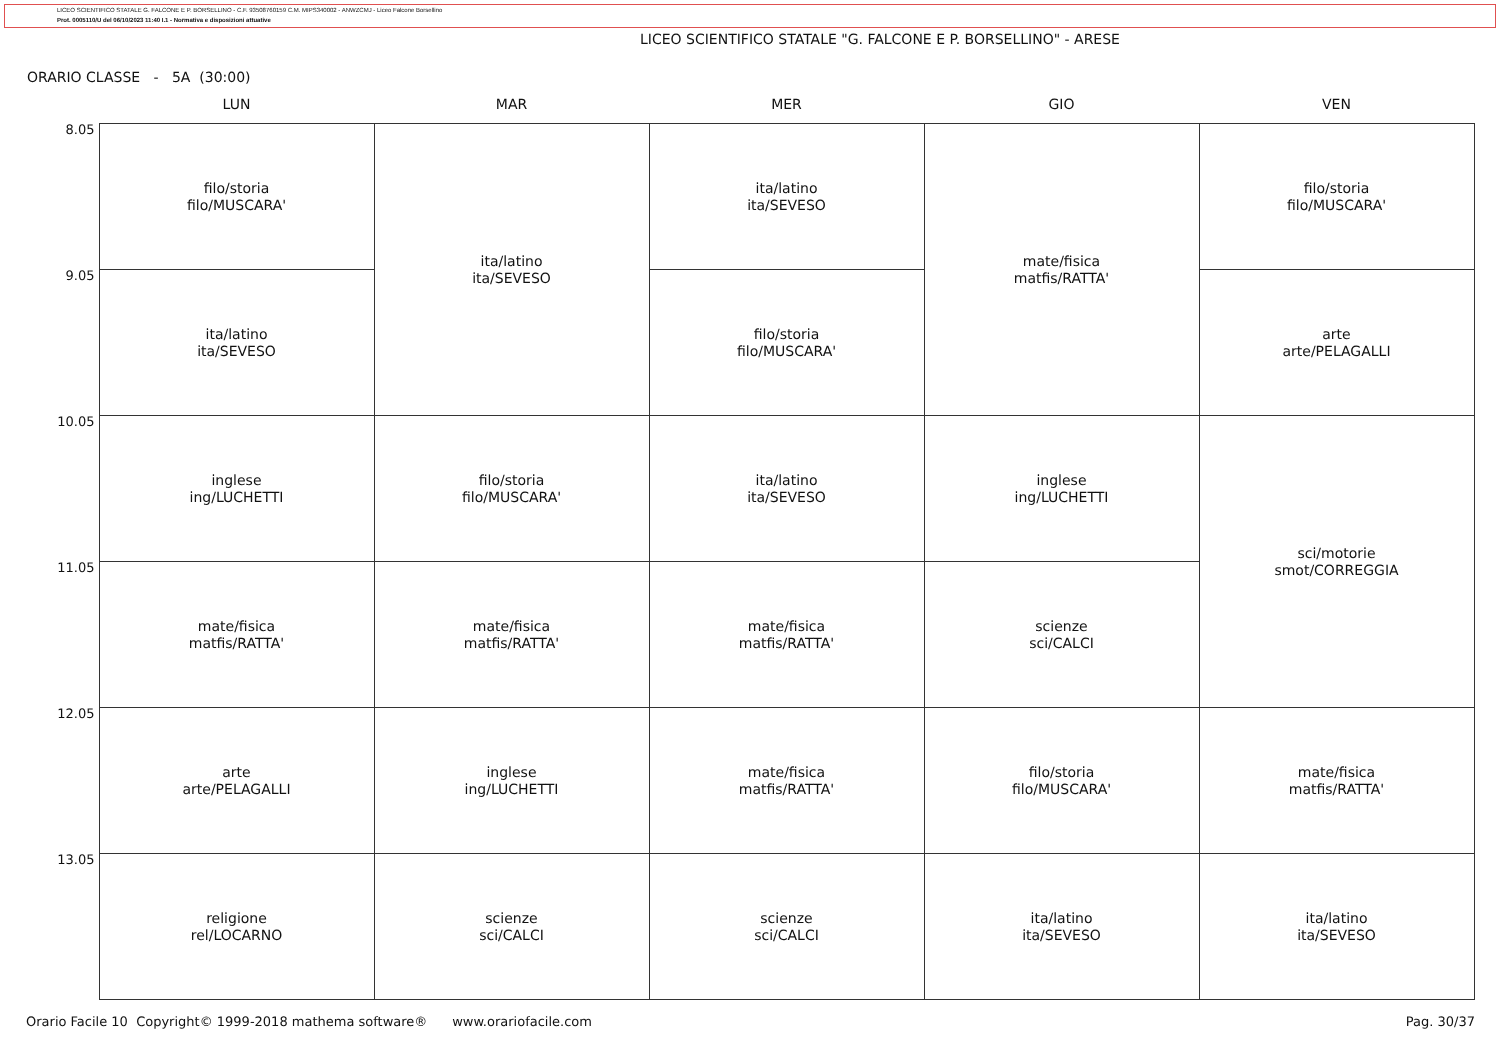LICEO SCIENTIFICO STATALE G. FALCONE E P. BORSELLINO - C.F. 93508760159 C.M. MIPS340002 - ANWZCMJ - Liceo Falcone Borsellino
Prot. 0005110/U del 06/10/2023 11:40 I.1 - Normativa e disposizioni attuative
LICEO SCIENTIFICO STATALE "G. FALCONE E P. BORSELLINO" - ARESE
ORARIO CLASSE - 5A (30:00)
| | LUN | MAR | MER | GIO | VEN |
| --- | --- | --- | --- | --- | --- |
| 8.05 | filo/storia filo/MUSCARA' | ita/latino ita/SEVESO | ita/latino ita/SEVESO | mate/fisica matfis/RATTA' | filo/storia filo/MUSCARA' |
| 9.05 | ita/latino ita/SEVESO | | filo/storia filo/MUSCARA' | | arte arte/PELAGALLI |
| 10.05 | inglese ing/LUCHETTI | filo/storia filo/MUSCARA' | ita/latino ita/SEVESO | inglese ing/LUCHETTI | sci/motorie smot/CORREGGIA |
| 11.05 | mate/fisica matfis/RATTA' | mate/fisica matfis/RATTA' | mate/fisica matfis/RATTA' | scienze sci/CALCI | |
| 12.05 | arte arte/PELAGALLI | inglese ing/LUCHETTI | mate/fisica matfis/RATTA' | filo/storia filo/MUSCARA' | mate/fisica matfis/RATTA' |
| 13.05 | religione rel/LOCARNO | scienze sci/CALCI | scienze sci/CALCI | ita/latino ita/SEVESO | ita/latino ita/SEVESO |
Orario Facile 10 Copyright© 1999-2018 mathema software® www.orariofacile.com Pag. 30/37